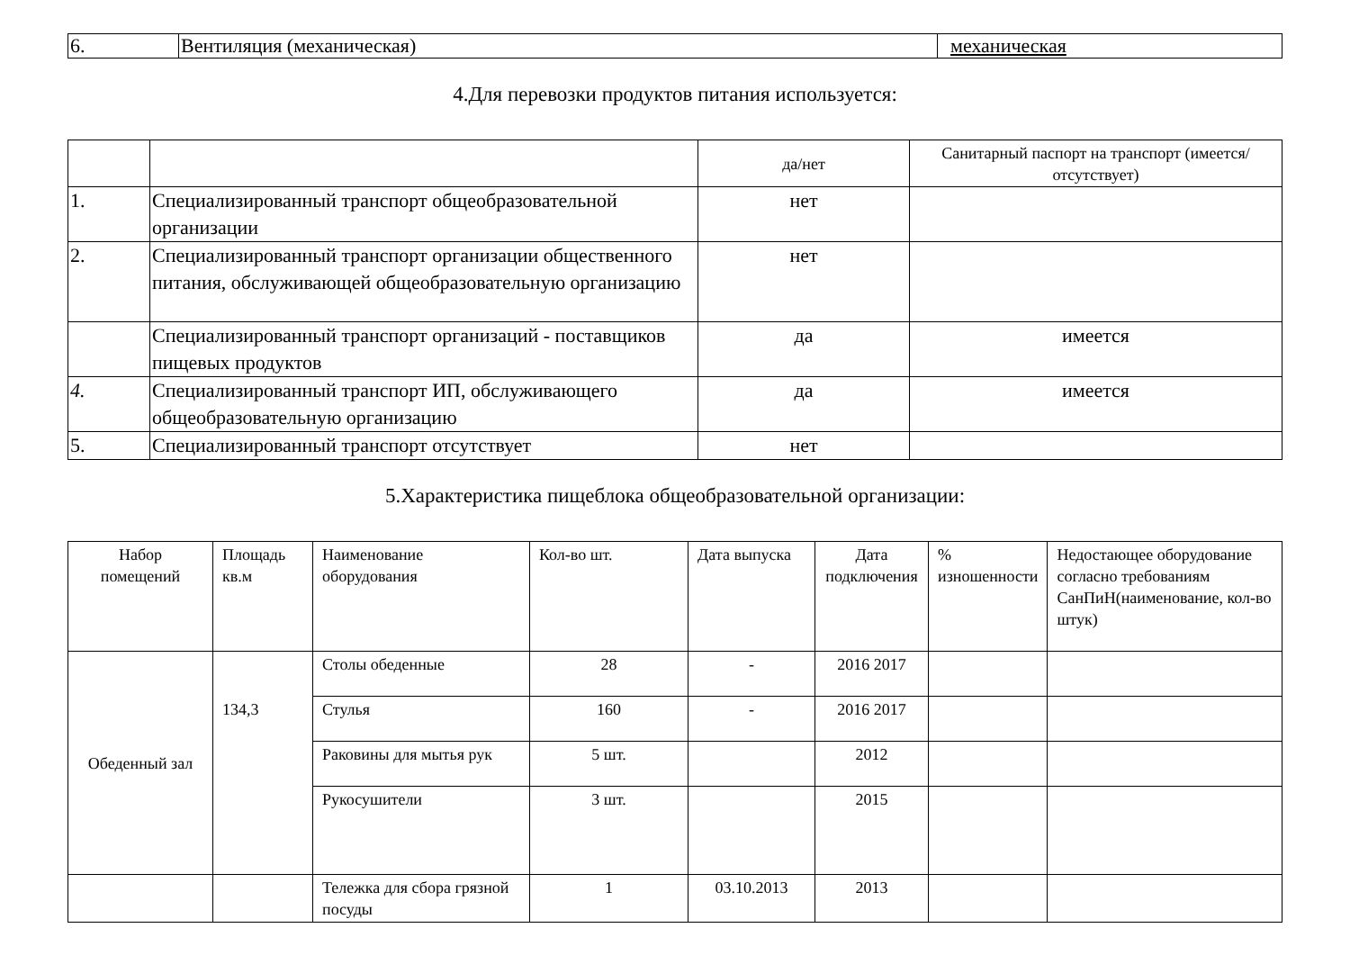| 6. | Вентиляция (механическая) | механическая |
4.Для перевозки продуктов питания используется:
| | | да/нет | Санитарный паспорт на транспорт (имеется/отсутствует) |
| --- | --- | --- | --- |
| 1. | Специализированный транспорт общеобразовательной организации | нет | |
| 2. | Специализированный транспорт организации общественного питания, обслуживающей общеобразовательную организацию | нет | |
| | Специализированный транспорт организаций - поставщиков пищевых продуктов | да | имеется |
| 4. | Специализированный транспорт ИП, обслуживающего общеобразовательную организацию | да | имеется |
| 5. | Специализированный транспорт отсутствует | нет | |
5.Характеристика пищеблока общеобразовательной организации:
| Набор помещений | Площадь кв.м | Наименование оборудования | Кол-во шт. | Дата выпуска | Дата подключения | % изношенности | Недостающее оборудование согласно требованиям СанПиН(наименование, кол-во штук) |
| --- | --- | --- | --- | --- | --- | --- | --- |
| Обеденный зал | 134,3 | Столы обеденные | 28 | - | 2016 2017 | | |
| | | Стулья | 160 | - | 2016 2017 | | |
| | | Раковины для мытья рук | 5 шт. | | 2012 | | |
| | | Рукосушители | 3 шт. | | 2015 | | |
| | | Тележка для сбора грязной посуды | 1 | 03.10.2013 | 2013 | | |